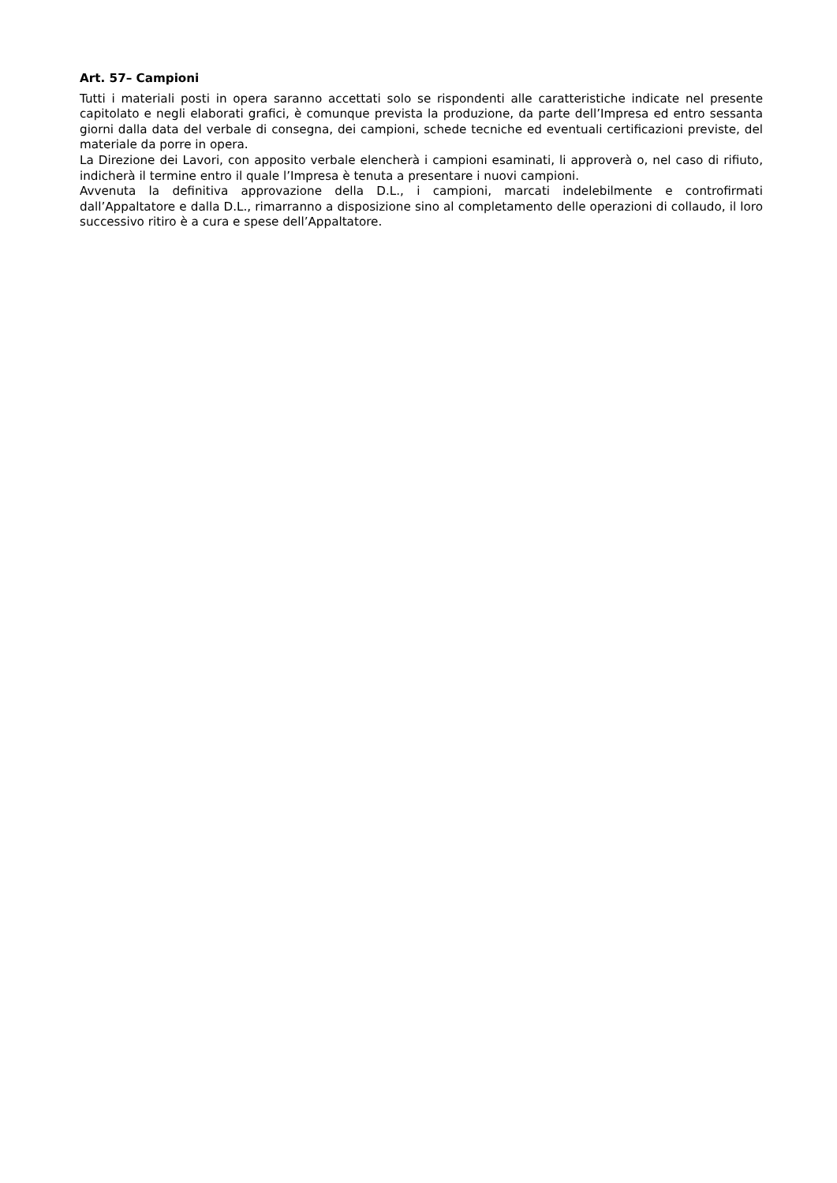Art. 57– Campioni
Tutti i materiali posti in opera saranno accettati solo se rispondenti alle caratteristiche indicate nel presente capitolato e negli elaborati grafici, è comunque prevista la produzione, da parte dell’Impresa ed entro sessanta giorni dalla data del verbale di consegna, dei campioni, schede tecniche ed eventuali certificazioni previste, del materiale da porre in opera.
La Direzione dei Lavori, con apposito verbale elencherà i campioni esaminati, li approverà o, nel caso di rifiuto, indicherà il termine entro il quale l’Impresa è tenuta a presentare i nuovi campioni.
Avvenuta la definitiva approvazione della D.L., i campioni, marcati indelebilmente e controfirmati dall’Appaltatore e dalla D.L., rimarranno a disposizione sino al completamento delle operazioni di collaudo, il loro successivo ritiro è a cura e spese dell’Appaltatore.